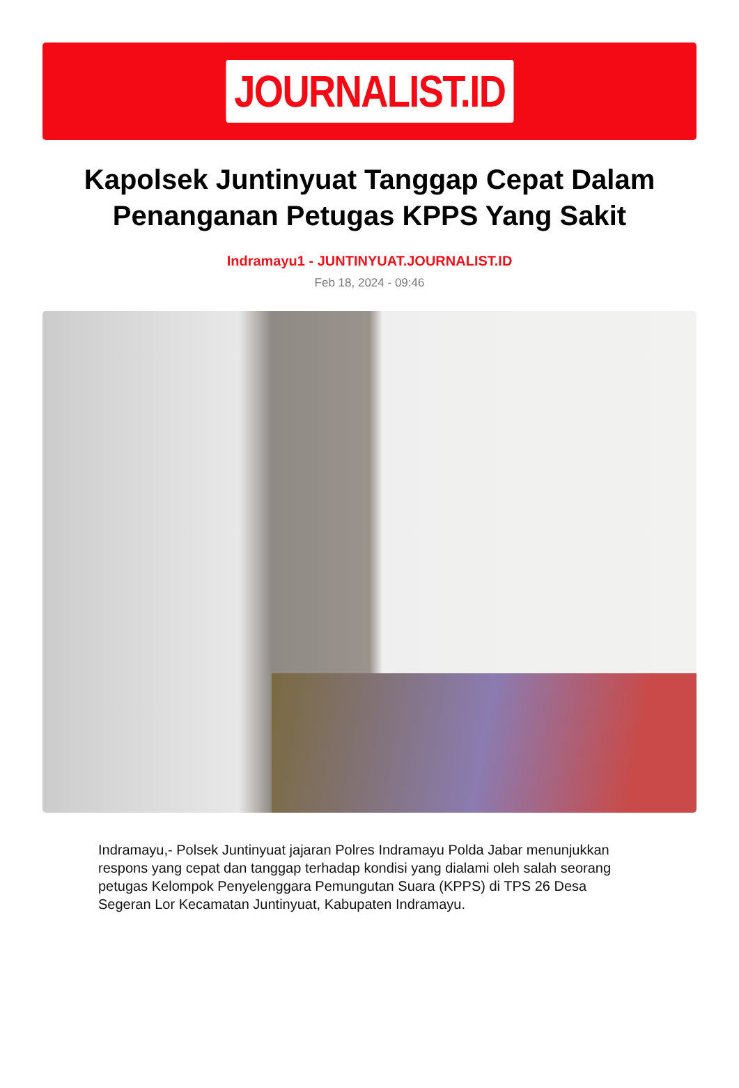JOURNALIST.ID
Kapolsek Juntinyuat Tanggap Cepat Dalam Penanganan Petugas KPPS Yang Sakit
Indramayu1 - JUNTINYUAT.JOURNALIST.ID
Feb 18, 2024 - 09:46
Indramayu,- Polsek Juntinyuat jajaran Polres Indramayu Polda Jabar menunjukkan respons yang cepat dan tanggap terhadap kondisi yang dialami oleh salah seorang petugas Kelompok Penyelenggara Pemungutan Suara (KPPS) di TPS 26 Desa Segeran Lor Kecamatan Juntinyuat, Kabupaten Indramayu.